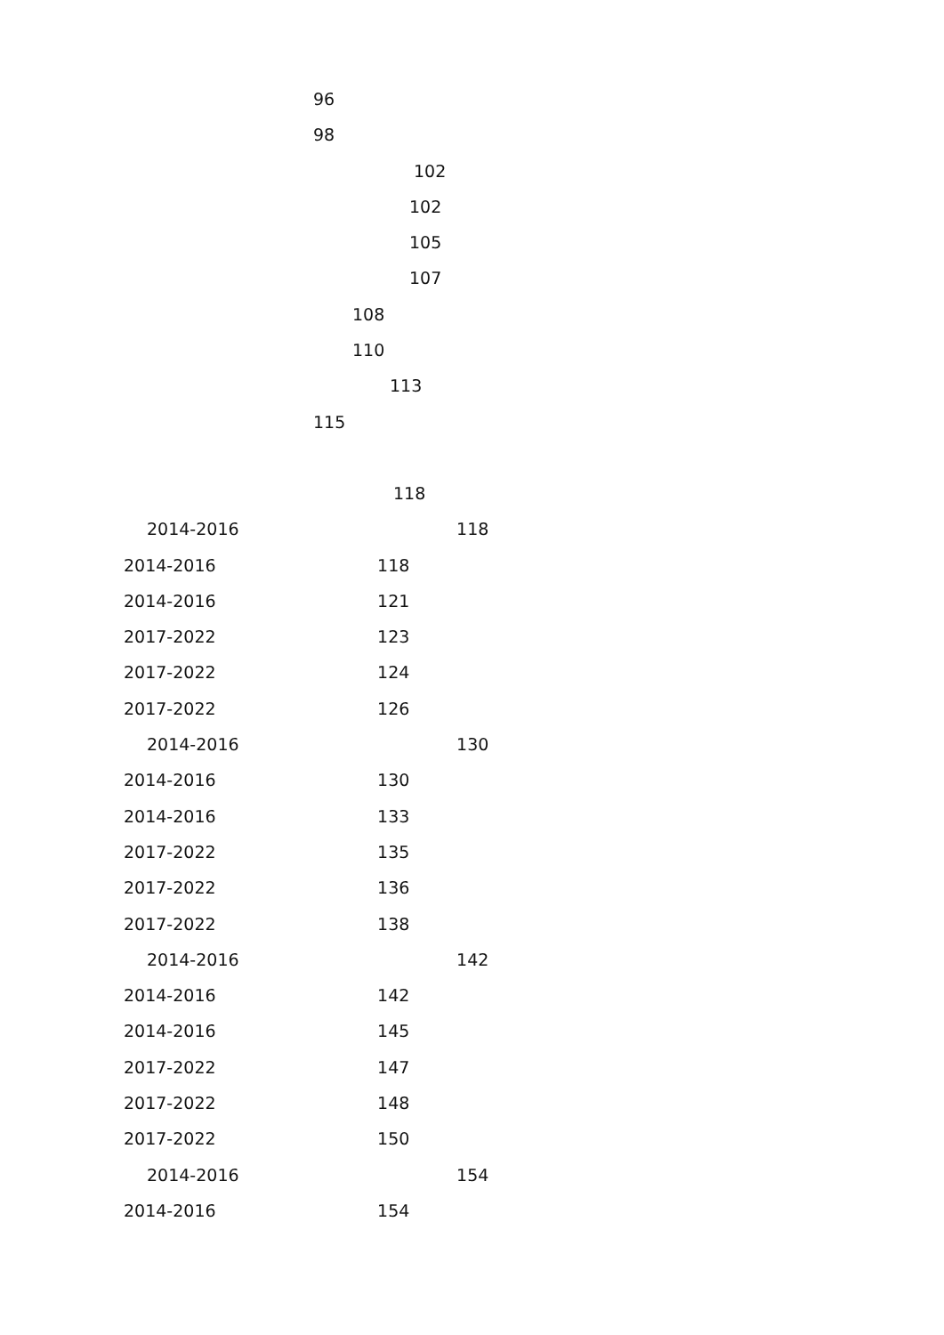96
98
102
102
105
107
108
110
113
115
118
2014-2016 118
2014-2016 118
2014-2016 121
2017-2022 123
2017-2022 124
2017-2022 126
2014-2016 130
2014-2016 130
2014-2016 133
2017-2022 135
2017-2022 136
2017-2022 138
2014-2016 142
2014-2016 142
2014-2016 145
2017-2022 147
2017-2022 148
2017-2022 150
2014-2016 154
2014-2016 154